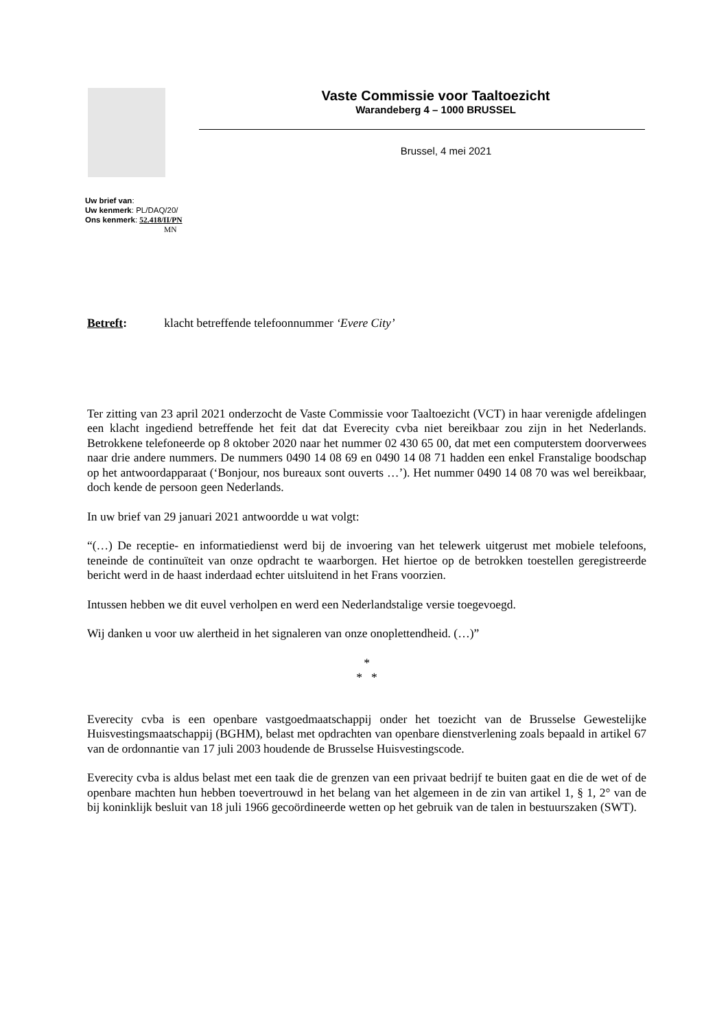Vaste Commissie voor Taaltoezicht
Warandeberg 4 – 1000 BRUSSEL
Brussel, 4 mei 2021
Uw brief van:
Uw kenmerk: PL/DAQ/20/
Ons kenmerk: 52.418/II/PN
MN
Betreft: klacht betreffende telefoonnummer ‘Evere City’
Ter zitting van 23 april 2021 onderzocht de Vaste Commissie voor Taaltoezicht (VCT) in haar verenigde afdelingen een klacht ingediend betreffende het feit dat dat Everecity cvba niet bereikbaar zou zijn in het Nederlands. Betrokkene telefoneerde op 8 oktober 2020 naar het nummer 02 430 65 00, dat met een computerstem doorverwees naar drie andere nummers. De nummers 0490 14 08 69 en 0490 14 08 71 hadden een enkel Franstalige boodschap op het antwoordapparaat (‘Bonjour, nos bureaux sont ouverts …’). Het nummer 0490 14 08 70 was wel bereikbaar, doch kende de persoon geen Nederlands.
In uw brief van 29 januari 2021 antwoordde u wat volgt:
“(…) De receptie- en informatiedienst werd bij de invoering van het telewerk uitgerust met mobiele telefoons, teneinde de continuïteit van onze opdracht te waarborgen. Het hiertoe op de betrokken toestellen geregistreerde bericht werd in de haast inderdaad echter uitsluitend in het Frans voorzien.
Intussen hebben we dit euvel verholpen en werd een Nederlandstalige versie toegevoegd.
Wij danken u voor uw alertheid in het signaleren van onze onoplettendheid. (…)”
*
* *
Everecity cvba is een openbare vastgoedmaatschappij onder het toezicht van de Brusselse Gewestelijke Huisvestingsmaatschappij (BGHM), belast met opdrachten van openbare dienstverlening zoals bepaald in artikel 67 van de ordonnantie van 17 juli 2003 houdende de Brusselse Huisvestingscode.
Everecity cvba is aldus belast met een taak die de grenzen van een privaat bedrijf te buiten gaat en die de wet of de openbare machten hun hebben toevertrouwd in het belang van het algemeen in de zin van artikel 1, § 1, 2° van de bij koninklijk besluit van 18 juli 1966 gecoördineerde wetten op het gebruik van de talen in bestuurszaken (SWT).